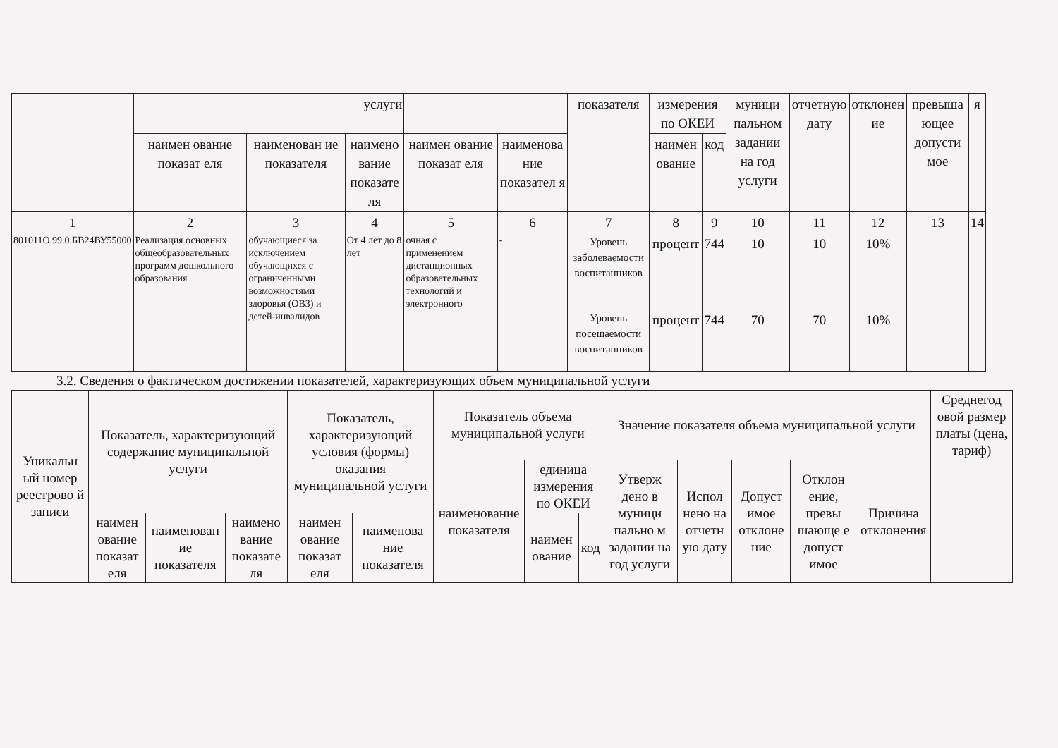| | услуги | | | | | показателя | измерения по ОКЕИ | | муници пальном задании на год услуги | отчетную дату | отклонен ие | превыша ющее допусти мое | я |
| --- | --- | --- | --- | --- | --- | --- | --- | --- | --- | --- | --- | --- | --- |
| | наимен ование показат еля | наименован ие показателя | наимено вание показате ля | наимен ование показат еля | наименова ние показател я | | наимен ование | код | | | | | |
| 1 | 2 | 3 | 4 | 5 | 6 | 7 | 8 | 9 | 10 | 11 | 12 | 13 | 14 |
| 801011О.99.0.БВ24ВУ55000 | Реализация основных общеобразовательных программ дошкольного образования | обучающиеся за исключением обучающихся с ограниченными возможностями здоровья (ОВЗ) и детей-инвалидов | От 4 лет до 8 лет | очная с применением дистанционных образовательных технологий и электронного | - | Уровень заболеваемости воспитанников | процент | 744 | 10 | 10 | 10% | | |
| | | | | | | Уровень посещаемости воспитанников | процент | 744 | 70 | 70 | 10% | | |
3.2. Сведения о фактическом достижении показателей, характеризующих объем муниципальной услуги
| Уникальн ый номер реестрово й записи | Показатель, характеризующий содержание муниципальной услуги | | | Показатель, характеризующий условия (формы) оказания муниципальной услуги | | Показатель объема муниципальной услуги | | | Значение показателя объема муниципальной услуги | | | | | Среднегод овой размер платы (цена, тариф) |
| --- | --- | --- | --- | --- | --- | --- | --- | --- | --- | --- | --- | --- | --- | --- |
| | | | | | | наименование показателя | единица измерения по ОКЕИ | | Утверж дено в муници пально м задании на год услуги | Испол нено на отчетн ую дату | Допуст имое отклоне ние | Отклон ение, превы шающе е допуст имое | Причина отклонения | |
| | наимен ование показат еля | наименован ие показателя | наимено вание показате ля | наимен ование показат еля | наименова ние показателя | | наимен ование | код | | | | | | |